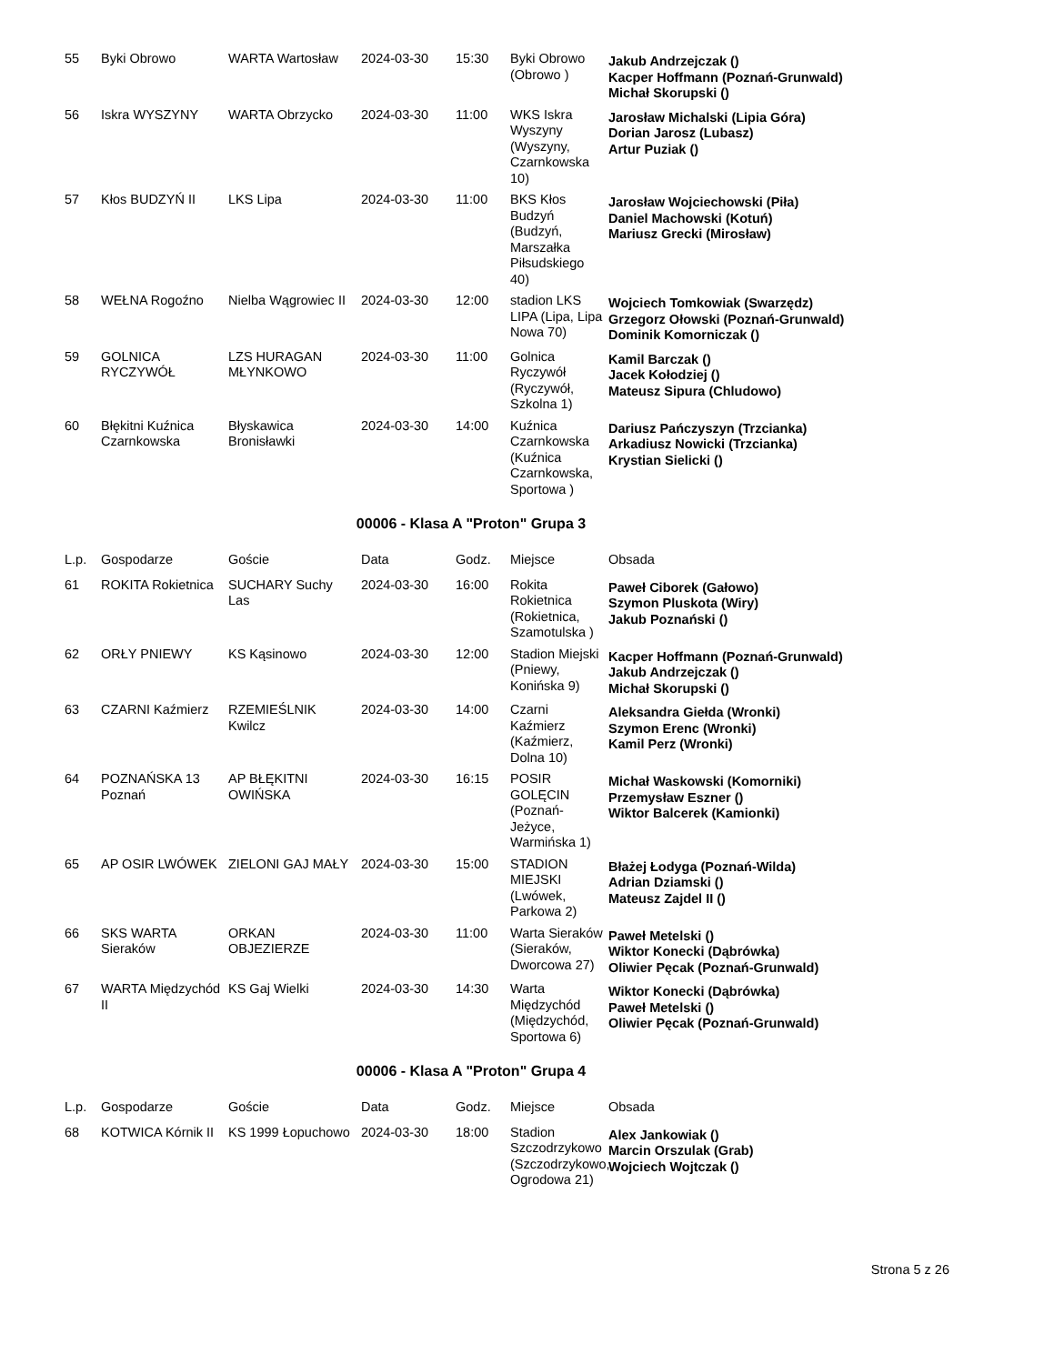| 55 | Byki Obrowo | WARTA Wartosław | 2024-03-30 | 15:30 | Byki Obrowo (Obrowo ) | Jakub Andrzejczak () Kacper Hoffmann (Poznań-Grunwald) Michał Skorupski () |
| 56 | Iskra WYSZYNY | WARTA Obrzycko | 2024-03-30 | 11:00 | WKS Iskra Wyszyny (Wyszyny, Czarnkowska 10) | Jarosław Michalski (Lipia Góra) Dorian Jarosz (Lubasz) Artur Puziak () |
| 57 | Kłos BUDZYŃ II | LKS Lipa | 2024-03-30 | 11:00 | BKS Kłos Budzyń (Budzyń, Marszałka Piłsudskiego 40) | Jarosław Wojciechowski (Piła) Daniel Machowski (Kotuń) Mariusz Grecki (Mirosław) |
| 58 | WEŁNA Rogoźno | Nielba Wągrowiec II | 2024-03-30 | 12:00 | stadion LKS LIPA (Lipa, Lipa Nowa 70) | Wojciech Tomkowiak (Swarzędz) Grzegorz Ołowski (Poznań-Grunwald) Dominik Komorniczak () |
| 59 | GOLNICA RYCZYWÓŁ | LZS HURAGAN MŁYNKOWO | 2024-03-30 | 11:00 | Golnica Ryczywół (Ryczywół, Szkolna 1) | Kamil Barczak () Jacek Kołodziej () Mateusz Sipura (Chludowo) |
| 60 | Błękitni Kuźnica Czarnkowska | Błyskawica Bronisławki | 2024-03-30 | 14:00 | Kuźnica Czarnkowska (Kuźnica Czarnkowska, Sportowa ) | Dariusz Pańczyszyn (Trzcianka) Arkadiusz Nowicki (Trzcianka) Krystian Sielicki () |
00006 - Klasa A "Proton" Grupa 3
| L.p. | Gospodarze | Goście | Data | Godz. | Miejsce | Obsada |
| --- | --- | --- | --- | --- | --- | --- |
| 61 | ROKITA Rokietnica | SUCHARY Suchy Las | 2024-03-30 | 16:00 | Rokita Rokietnica (Rokietnica, Szamotulska ) | Paweł Ciborek (Gałowo) Szymon Pluskota (Wiry) Jakub Poznański () |
| 62 | ORŁY PNIEWY | KS Kąsinowo | 2024-03-30 | 12:00 | Stadion Miejski (Pniewy, Konińska 9) | Kacper Hoffmann (Poznań-Grunwald) Jakub Andrzejczak () Michał Skorupski () |
| 63 | CZARNI Kaźmierz | RZEMIEŚLNIK Kwilcz | 2024-03-30 | 14:00 | Czarni Kaźmierz (Kaźmierz, Dolna 10) | Aleksandra Giełda (Wronki) Szymon Erenc (Wronki) Kamil Perz (Wronki) |
| 64 | POZNAŃSKA 13 Poznań | AP BŁĘKITNI OWIŃSKA | 2024-03-30 | 16:15 | POSIR GOLĘCIN (Poznań-Jeżyce, Warmińska 1) | Michał Waskowski (Komorniki) Przemysław Eszner () Wiktor Balcerek (Kamionki) |
| 65 | AP OSIR LWÓWEK | ZIELONI GAJ MAŁY | 2024-03-30 | 15:00 | STADION MIEJSKI (Lwówek, Parkowa 2) | Błażej Łodyga (Poznań-Wilda) Adrian Dziamski () Mateusz Zajdel II () |
| 66 | SKS WARTA Sieraków | ORKAN OBJEZIERZE | 2024-03-30 | 11:00 | Warta Sieraków (Sieraków, Dworcowa 27) | Paweł Metelski () Wiktor Konecki (Dąbrówka) Oliwier Pęcak (Poznań-Grunwald) |
| 67 | WARTA Międzychód II | KS Gaj Wielki | 2024-03-30 | 14:30 | Warta Międzychód (Międzychód, Sportowa 6) | Wiktor Konecki (Dąbrówka) Paweł Metelski () Oliwier Pęcak (Poznań-Grunwald) |
00006 - Klasa A "Proton" Grupa 4
| L.p. | Gospodarze | Goście | Data | Godz. | Miejsce | Obsada |
| --- | --- | --- | --- | --- | --- | --- |
| 68 | KOTWICA Kórnik II | KS 1999 Łopuchowo | 2024-03-30 | 18:00 | Stadion Szczodrzykowo (Szczodrzykowo, Ogrodowa 21) | Alex Jankowiak () Marcin Orszulak (Grab) Wojciech Wojtczak () |
Strona 5 z 26